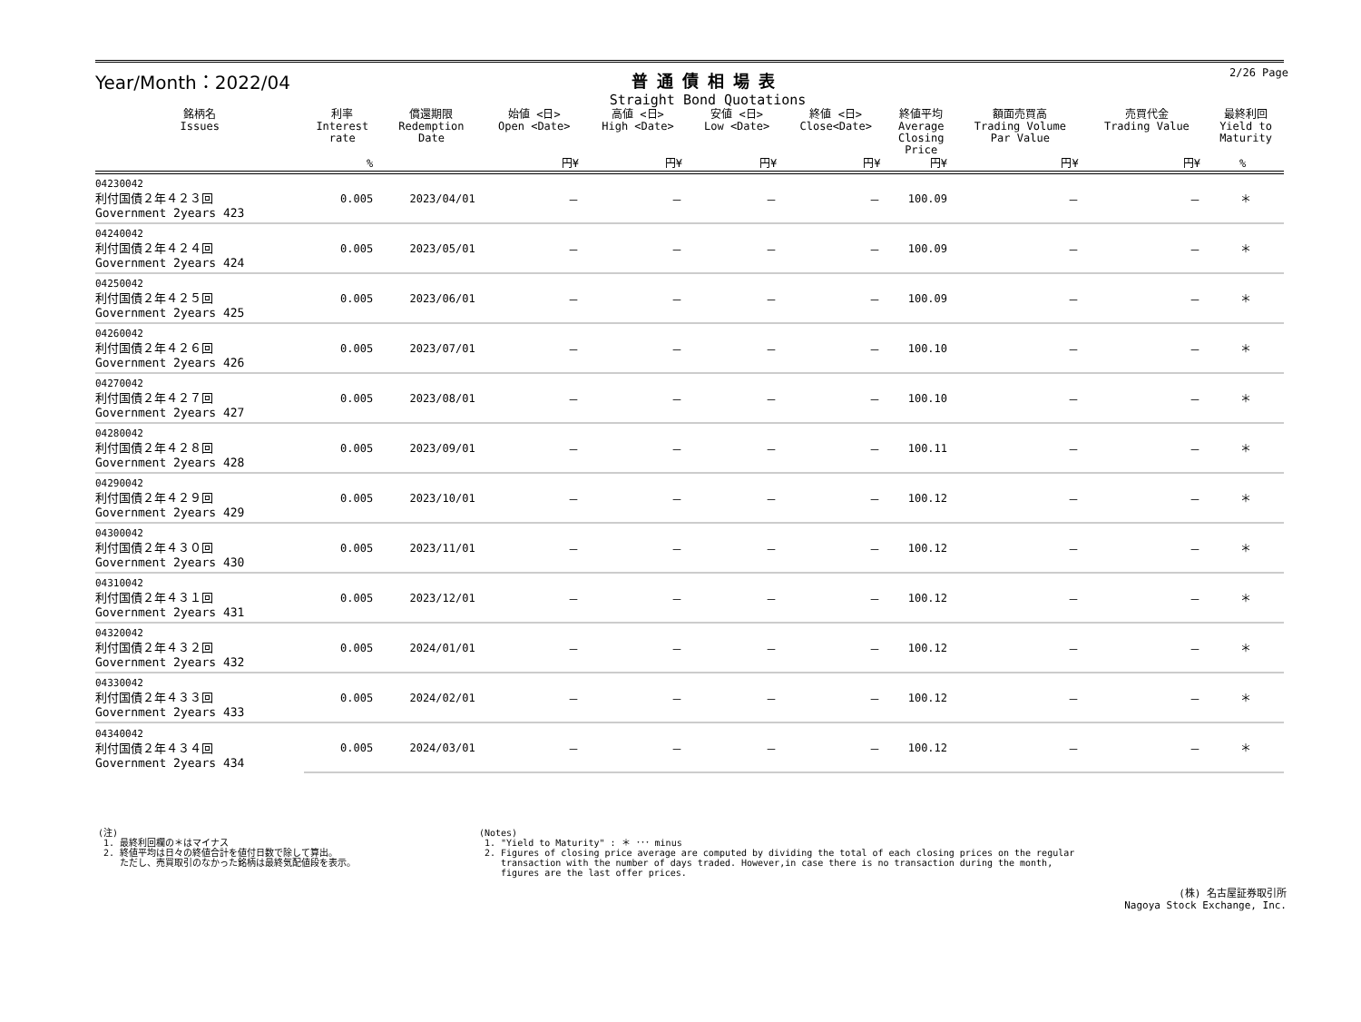Year/Month：2022/04 普通債相場表
Straight Bond Quotations
2/26 Page
| 銘柄名 Issues | 利率 Interest rate | 償還期限 Redemption Date | 始値 <日> Open <Date> | 高値 <日> High <Date> | 安値 <日> Low <Date> | 終値 <日> Close<Date> | 終値平均 Average Closing Price | 額面売買高 Trading Volume Par Value | 売買代金 Trading Value | 最終利回 Yield to Maturity |
| --- | --- | --- | --- | --- | --- | --- | --- | --- | --- | --- |
| | % | | 円¥ | 円¥ | 円¥ | 円¥ | 円¥ | 円¥ | 円¥ | % |
| 04230042 利付国債２年４２３回 Government 2years 423 | 0.005 | 2023/04/01 | － | － | － | － | 100.09 | － | － | ＊ |
| 04240042 利付国債２年４２４回 Government 2years 424 | 0.005 | 2023/05/01 | － | － | － | － | 100.09 | － | － | ＊ |
| 04250042 利付国債２年４２５回 Government 2years 425 | 0.005 | 2023/06/01 | － | － | － | － | 100.09 | － | － | ＊ |
| 04260042 利付国債２年４２６回 Government 2years 426 | 0.005 | 2023/07/01 | － | － | － | － | 100.10 | － | － | ＊ |
| 04270042 利付国債２年４２７回 Government 2years 427 | 0.005 | 2023/08/01 | － | － | － | － | 100.10 | － | － | ＊ |
| 04280042 利付国債２年４２８回 Government 2years 428 | 0.005 | 2023/09/01 | － | － | － | － | 100.11 | － | － | ＊ |
| 04290042 利付国債２年４２９回 Government 2years 429 | 0.005 | 2023/10/01 | － | － | － | － | 100.12 | － | － | ＊ |
| 04300042 利付国債２年４３０回 Government 2years 430 | 0.005 | 2023/11/01 | － | － | － | － | 100.12 | － | － | ＊ |
| 04310042 利付国債２年４３１回 Government 2years 431 | 0.005 | 2023/12/01 | － | － | － | － | 100.12 | － | － | ＊ |
| 04320042 利付国債２年４３２回 Government 2years 432 | 0.005 | 2024/01/01 | － | － | － | － | 100.12 | － | － | ＊ |
| 04330042 利付国債２年４３３回 Government 2years 433 | 0.005 | 2024/02/01 | － | － | － | － | 100.12 | － | － | ＊ |
| 04340042 利付国債２年４３４回 Government 2years 434 | 0.005 | 2024/03/01 | － | － | － | － | 100.12 | － | － | ＊ |
(注)
1. 最終利回欄の＊はマイナス
2. 終値平均は日々の終値合計を値付日数で除して算出。
ただし、売買取引のなかった銘柄は最終気配値段を表示。
(Notes)
1. "Yield to Maturity" : ＊ ･･･ minus
2. Figures of closing price average are computed by dividing the total of each closing prices on the regular
transaction with the number of days traded. However,in case there is no transaction during the month,
figures are the last offer prices.
(株) 名古屋証券取引所
Nagoya Stock Exchange, Inc.